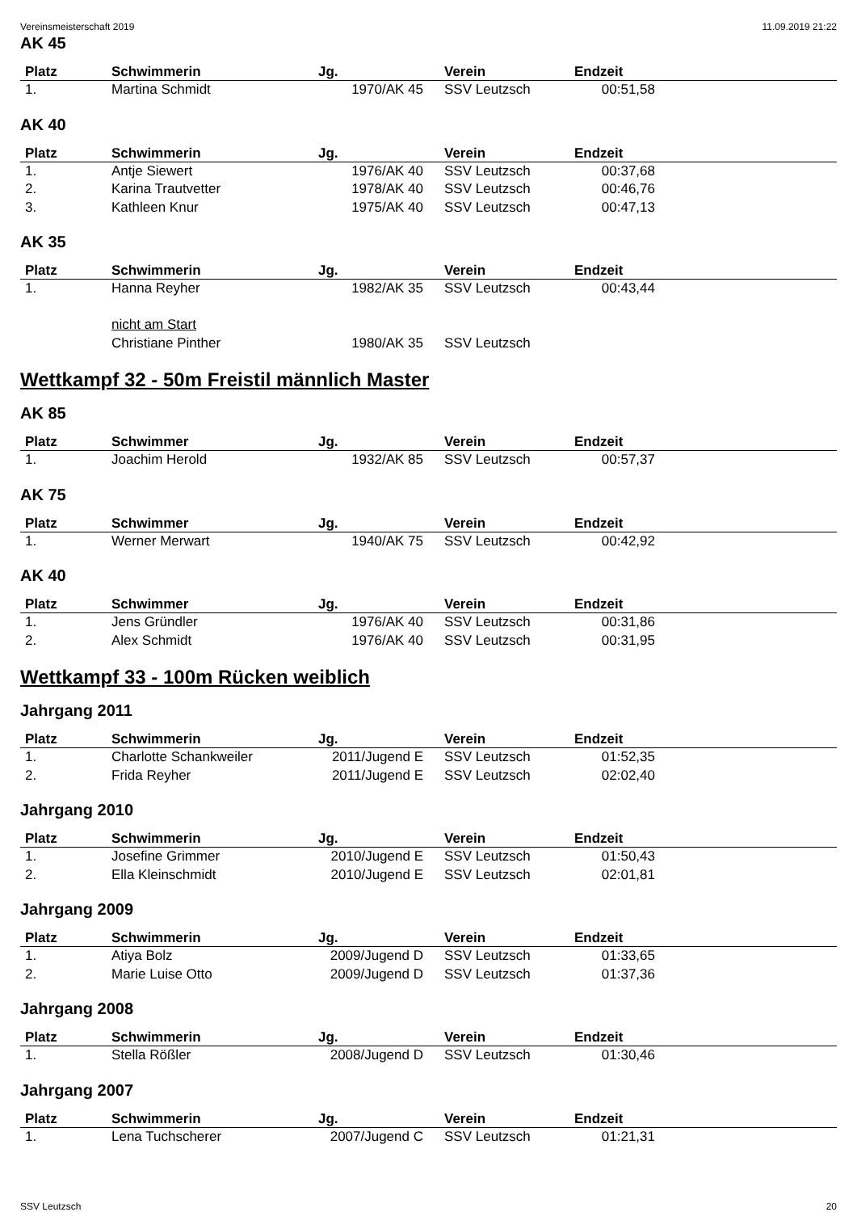Vereinsmeisterschaft 2019 11.09.2019 21:22
AK 45
| Platz | Schwimmerin | Jg. | Verein | Endzeit | |
| --- | --- | --- | --- | --- | --- |
| 1. | Martina Schmidt | 1970/AK 45 | SSV Leutzsch | 00:51,58 | |
AK 40
| Platz | Schwimmerin | Jg. | Verein | Endzeit | |
| --- | --- | --- | --- | --- | --- |
| 1. | Antje Siewert | 1976/AK 40 | SSV Leutzsch | 00:37,68 | |
| 2. | Karina Trautvetter | 1978/AK 40 | SSV Leutzsch | 00:46,76 | |
| 3. | Kathleen Knur | 1975/AK 40 | SSV Leutzsch | 00:47,13 | |
AK 35
| Platz | Schwimmerin | Jg. | Verein | Endzeit | |
| --- | --- | --- | --- | --- | --- |
| 1. | Hanna Reyher | 1982/AK 35 | SSV Leutzsch | 00:43,44 | |
| | nicht am Start | | | | |
| | Christiane Pinther | 1980/AK 35 | SSV Leutzsch | | |
Wettkampf 32 - 50m Freistil männlich Master
AK 85
| Platz | Schwimmer | Jg. | Verein | Endzeit | |
| --- | --- | --- | --- | --- | --- |
| 1. | Joachim Herold | 1932/AK 85 | SSV Leutzsch | 00:57,37 | |
AK 75
| Platz | Schwimmer | Jg. | Verein | Endzeit | |
| --- | --- | --- | --- | --- | --- |
| 1. | Werner Merwart | 1940/AK 75 | SSV Leutzsch | 00:42,92 | |
AK 40
| Platz | Schwimmer | Jg. | Verein | Endzeit | |
| --- | --- | --- | --- | --- | --- |
| 1. | Jens Gründler | 1976/AK 40 | SSV Leutzsch | 00:31,86 | |
| 2. | Alex Schmidt | 1976/AK 40 | SSV Leutzsch | 00:31,95 | |
Wettkampf 33 - 100m Rücken weiblich
Jahrgang 2011
| Platz | Schwimmerin | Jg. | Verein | Endzeit | |
| --- | --- | --- | --- | --- | --- |
| 1. | Charlotte Schankweiler | 2011/Jugend E | SSV Leutzsch | 01:52,35 | |
| 2. | Frida Reyher | 2011/Jugend E | SSV Leutzsch | 02:02,40 | |
Jahrgang 2010
| Platz | Schwimmerin | Jg. | Verein | Endzeit | |
| --- | --- | --- | --- | --- | --- |
| 1. | Josefine Grimmer | 2010/Jugend E | SSV Leutzsch | 01:50,43 | |
| 2. | Ella Kleinschmidt | 2010/Jugend E | SSV Leutzsch | 02:01,81 | |
Jahrgang 2009
| Platz | Schwimmerin | Jg. | Verein | Endzeit | |
| --- | --- | --- | --- | --- | --- |
| 1. | Atiya Bolz | 2009/Jugend D | SSV Leutzsch | 01:33,65 | |
| 2. | Marie Luise Otto | 2009/Jugend D | SSV Leutzsch | 01:37,36 | |
Jahrgang 2008
| Platz | Schwimmerin | Jg. | Verein | Endzeit | |
| --- | --- | --- | --- | --- | --- |
| 1. | Stella Rößler | 2008/Jugend D | SSV Leutzsch | 01:30,46 | |
Jahrgang 2007
| Platz | Schwimmerin | Jg. | Verein | Endzeit | |
| --- | --- | --- | --- | --- | --- |
| 1. | Lena Tuchscherer | 2007/Jugend C | SSV Leutzsch | 01:21,31 | |
SSV Leutzsch 20